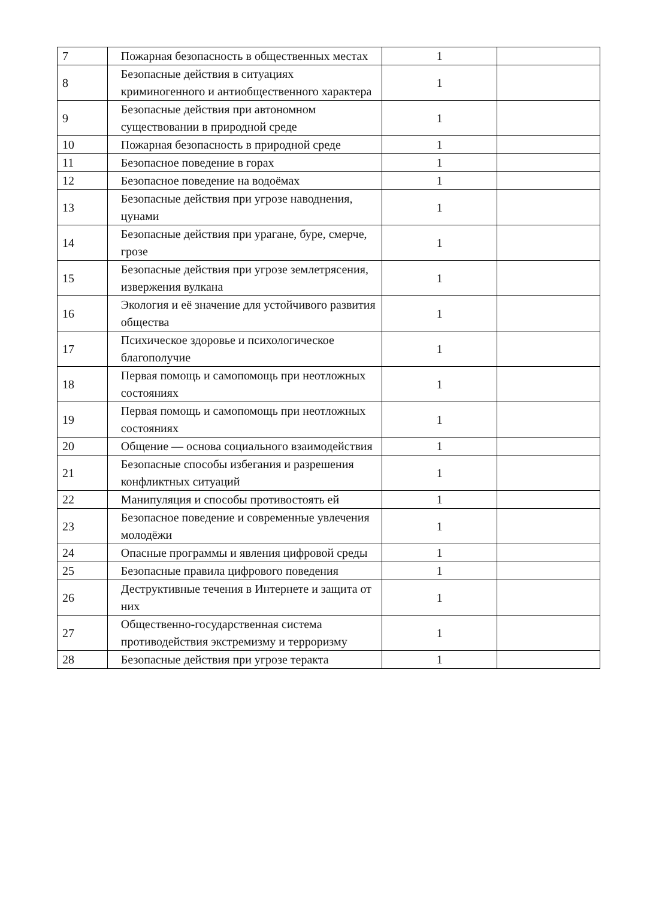| 7 | Пожарная безопасность в общественных местах | 1 | |
| 8 | Безопасные действия в ситуациях криминогенного и антиобщественного характера | 1 | |
| 9 | Безопасные действия при автономном существовании в природной среде | 1 | |
| 10 | Пожарная безопасность в природной среде | 1 | |
| 11 | Безопасное поведение в горах | 1 | |
| 12 | Безопасное поведение на водоёмах | 1 | |
| 13 | Безопасные действия при угрозе наводнения, цунами | 1 | |
| 14 | Безопасные действия при урагане, буре, смерче, грозе | 1 | |
| 15 | Безопасные действия при угрозе землетрясения, извержения вулкана | 1 | |
| 16 | Экология и её значение для устойчивого развития общества | 1 | |
| 17 | Психическое здоровье и психологическое благополучие | 1 | |
| 18 | Первая помощь и самопомощь при неотложных состояниях | 1 | |
| 19 | Первая помощь и самопомощь при неотложных состояниях | 1 | |
| 20 | Общение — основа социального взаимодействия | 1 | |
| 21 | Безопасные способы избегания и разрешения конфликтных ситуаций | 1 | |
| 22 | Манипуляция и способы противостоять ей | 1 | |
| 23 | Безопасное поведение и современные увлечения молодёжи | 1 | |
| 24 | Опасные программы и явления цифровой среды | 1 | |
| 25 | Безопасные правила цифрового поведения | 1 | |
| 26 | Деструктивные течения в Интернете и защита от них | 1 | |
| 27 | Общественно-государственная система противодействия экстремизму и терроризму | 1 | |
| 28 | Безопасные действия при угрозе теракта | 1 | |